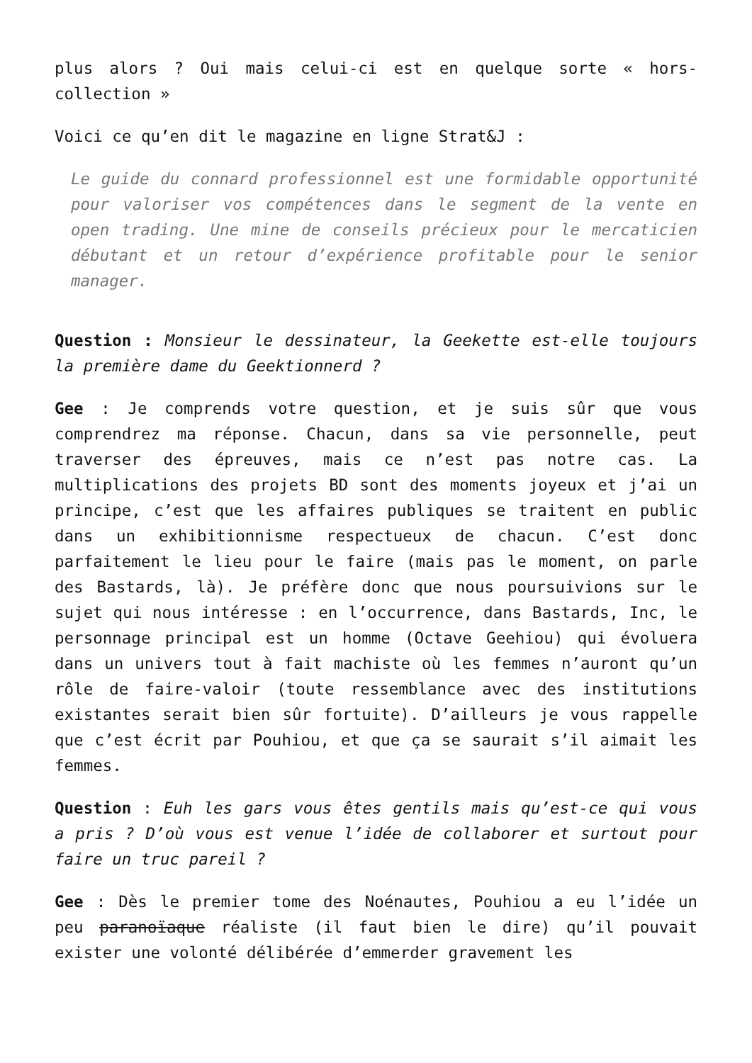plus alors ? Oui mais celui-ci est en quelque sorte « hors-collection »
Voici ce qu’en dit le magazine en ligne Strat&J :
Le guide du connard professionnel est une formidable opportunité pour valoriser vos compétences dans le segment de la vente en open trading. Une mine de conseils précieux pour le mercaticien débutant et un retour d’expérience profitable pour le senior manager.
Question : Monsieur le dessinateur, la Geekette est-elle toujours la première dame du Geektionnerd ?
Gee : Je comprends votre question, et je suis sûr que vous comprendrez ma réponse. Chacun, dans sa vie personnelle, peut traverser des épreuves, mais ce n’est pas notre cas. La multiplications des projets BD sont des moments joyeux et j’ai un principe, c’est que les affaires publiques se traitent en public dans un exhibitionnisme respectueux de chacun. C’est donc parfaitement le lieu pour le faire (mais pas le moment, on parle des Bastards, là). Je préfère donc que nous poursuivions sur le sujet qui nous intéresse : en l’occurrence, dans Bastards, Inc, le personnage principal est un homme (Octave Geehiou) qui évoluera dans un univers tout à fait machiste où les femmes n’auront qu’un rôle de faire-valoir (toute ressemblance avec des institutions existantes serait bien sûr fortuite). D’ailleurs je vous rappelle que c’est écrit par Pouhiou, et que ça se saurait s’il aimait les femmes.
Question : Euh les gars vous êtes gentils mais qu’est-ce qui vous a pris ? D’où vous est venue l’idée de collaborer et surtout pour faire un truc pareil ?
Gee : Dès le premier tome des Noénautes, Pouhiou a eu l’idée un peu paranoïaque réaliste (il faut bien le dire) qu’il pouvait exister une volonté délibérée d’emmerder gravement les